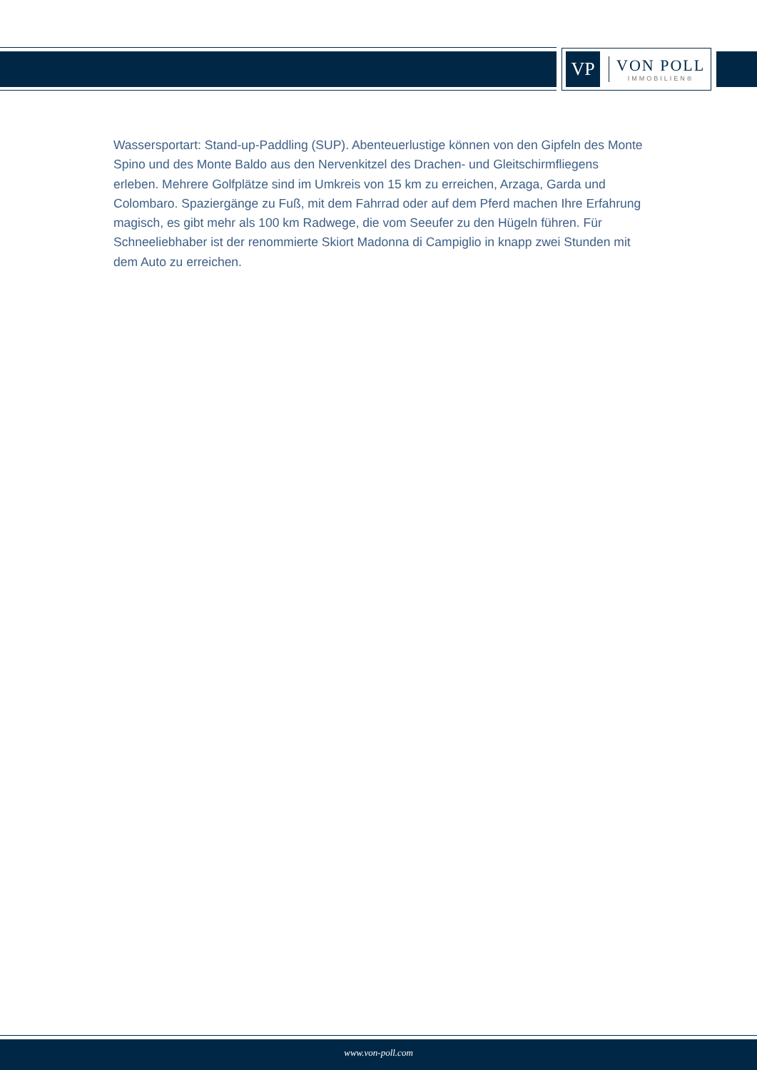VP
VON POLL
IMMOBILIEN®
Wassersportart: Stand-up-Paddling (SUP). Abenteuerlustige können von den Gipfeln des Monte Spino und des Monte Baldo aus den Nervenkitzel des Drachen- und Gleitschirmfliegens erleben. Mehrere Golfplätze sind im Umkreis von 15 km zu erreichen, Arzaga, Garda und Colombaro. Spaziergänge zu Fuß, mit dem Fahrrad oder auf dem Pferd machen Ihre Erfahrung magisch, es gibt mehr als 100 km Radwege, die vom Seeufer zu den Hügeln führen. Für Schneeliebhaber ist der renommierte Skiort Madonna di Campiglio in knapp zwei Stunden mit dem Auto zu erreichen.
www.von-poll.com